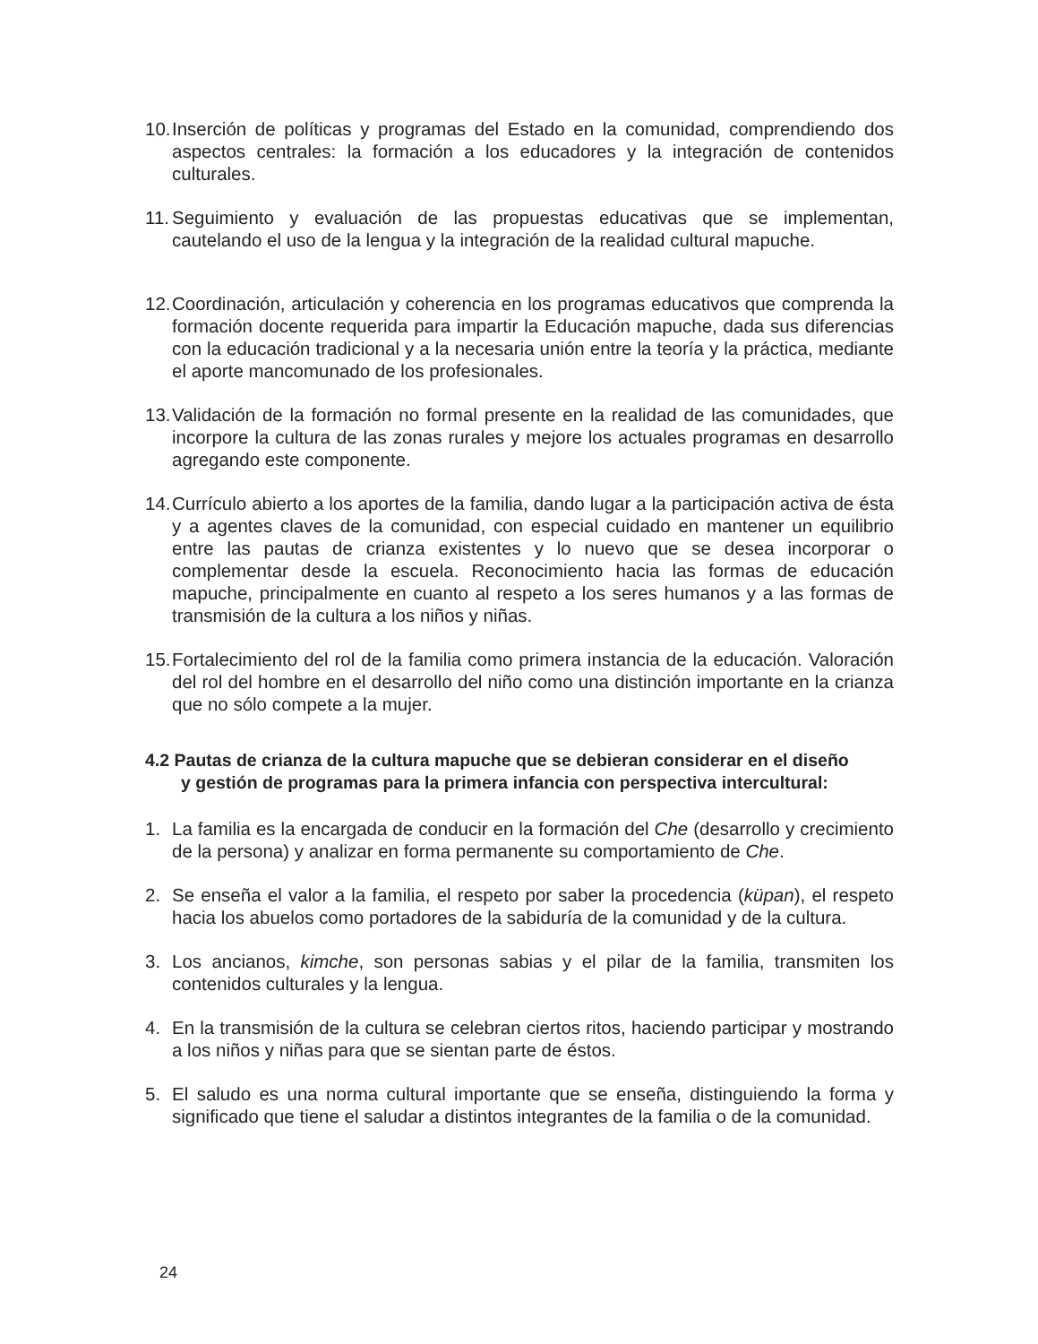10. Inserción de políticas y programas del Estado en la comunidad, comprendiendo dos aspectos centrales: la formación a los educadores y la integración de contenidos culturales.
11. Seguimiento y evaluación de las propuestas educativas que se implementan, cautelando el uso de la lengua y la integración de la realidad cultural mapuche.
12. Coordinación, articulación y coherencia en los programas educativos que comprenda la formación docente requerida para impartir la Educación mapuche, dada sus diferencias con la educación tradicional y a la necesaria unión entre la teoría y la práctica, mediante el aporte mancomunado de los profesionales.
13. Validación de la formación no formal presente en la realidad de las comunidades, que incorpore la cultura de las zonas rurales y mejore los actuales programas en desarrollo agregando este componente.
14. Currículo abierto a los aportes de la familia, dando lugar a la participación activa de ésta y a agentes claves de la comunidad, con especial cuidado en mantener un equilibrio entre las pautas de crianza existentes y lo nuevo que se desea incorporar o complementar desde la escuela. Reconocimiento hacia las formas de educación mapuche, principalmente en cuanto al respeto a los seres humanos y a las formas de transmisión de la cultura a los niños y niñas.
15. Fortalecimiento del rol de la familia como primera instancia de la educación. Valoración del rol del hombre en el desarrollo del niño como una distinción importante en la crianza que no sólo compete a la mujer.
4.2 Pautas de crianza de la cultura mapuche que se debieran considerar en el diseño
y gestión de programas para la primera infancia con perspectiva intercultural:
1. La familia es la encargada de conducir en la formación del Che (desarrollo y crecimiento de la persona) y analizar en forma permanente su comportamiento de Che.
2. Se enseña el valor a la familia, el respeto por saber la procedencia (küpan), el respeto hacia los abuelos como portadores de la sabiduría de la comunidad y de la cultura.
3. Los ancianos, kimche, son personas sabias y el pilar de la familia, transmiten los contenidos culturales y la lengua.
4. En la transmisión de la cultura se celebran ciertos ritos, haciendo participar y mostrando a los niños y niñas para que se sientan parte de éstos.
5. El saludo es una norma cultural importante que se enseña, distinguiendo la forma y significado que tiene el saludar a distintos integrantes de la familia o de la comunidad.
24